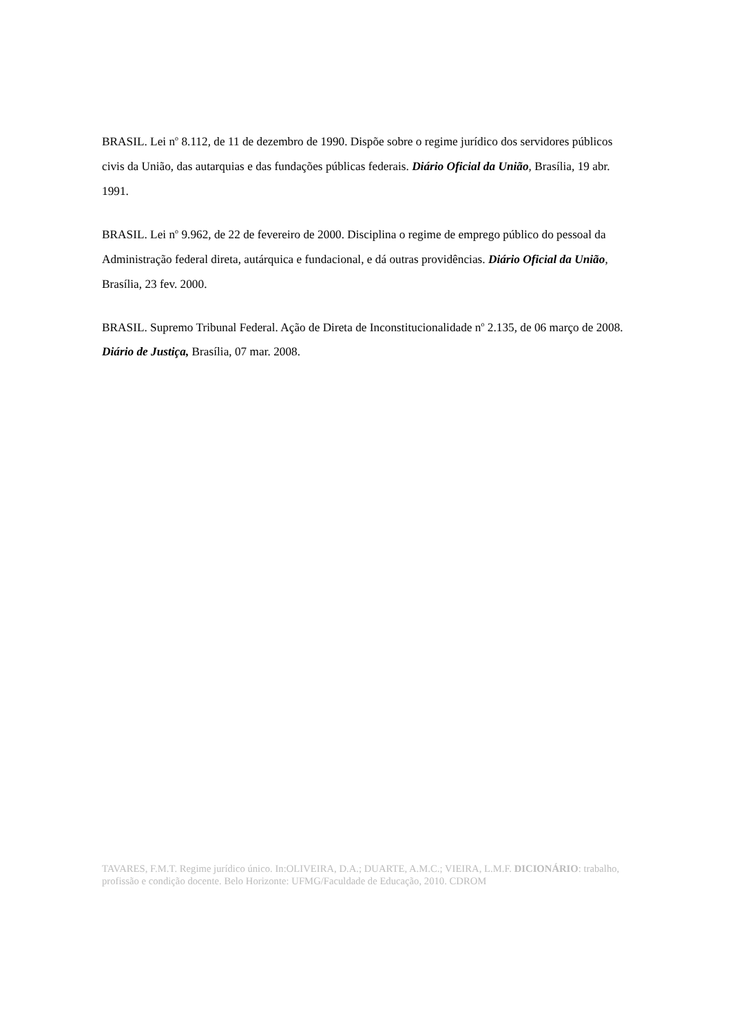BRASIL. Lei n<sup>o</sup> 8.112, de 11 de dezembro de 1990. Dispõe sobre o regime jurídico dos servidores públicos civis da União, das autarquias e das fundações públicas federais. Diário Oficial da União, Brasília, 19 abr. 1991.
BRASIL. Lei n<sup>o</sup> 9.962, de 22 de fevereiro de 2000. Disciplina o regime de emprego público do pessoal da Administração federal direta, autárquica e fundacional, e dá outras providências. Diário Oficial da União, Brasília, 23 fev. 2000.
BRASIL. Supremo Tribunal Federal. Ação de Direta de Inconstitucionalidade n<sup>o</sup> 2.135, de 06 março de 2008. Diário de Justiça, Brasília, 07 mar. 2008.
TAVARES, F.M.T. Regime jurídico único. In:OLIVEIRA, D.A.; DUARTE, A.M.C.; VIEIRA, L.M.F. DICIONÁRIO: trabalho, profissão e condição docente. Belo Horizonte: UFMG/Faculdade de Educação, 2010. CDROM